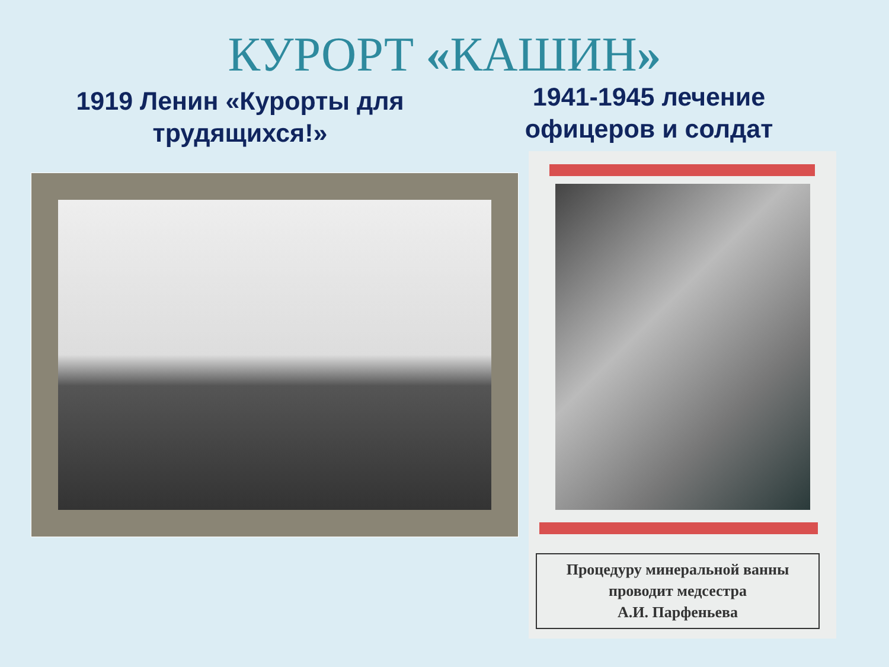КУРОРТ «КАШИН»
1919 Ленин «Курорты для трудящихся!»
1941-1945 лечение офицеров и солдат
Процедуру минеральной ванны
проводит медсестра
А.И. Парфеньева